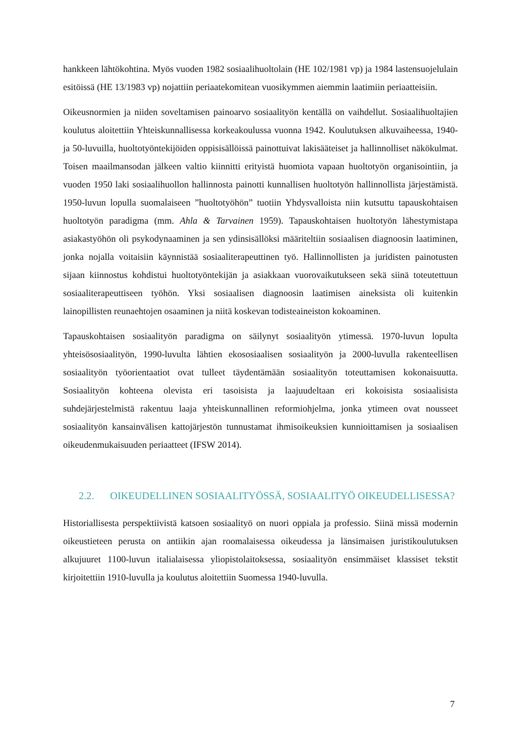hankkeen lähtökohtina. Myös vuoden 1982 sosiaalihuoltolain (HE 102/1981 vp) ja 1984 lastensuojelulain esitöissä (HE 13/1983 vp) nojattiin periaatekomitean vuosikymmen aiemmin laatimiin periaatteisiin.
Oikeusnormien ja niiden soveltamisen painoarvo sosiaalityön kentällä on vaihdellut. Sosiaalihuoltajien koulutus aloitettiin Yhteiskunnallisessa korkeakoulussa vuonna 1942. Koulutuksen alkuvaiheessa, 1940- ja 50-luvuilla, huoltotyöntekijöiden oppisisällöissä painottuivat lakisääteiset ja hallinnolliset näkökulmat. Toisen maailmansodan jälkeen valtio kiinnitti erityistä huomiota vapaan huoltotyön organisointiin, ja vuoden 1950 laki sosiaalihuollon hallinnosta painotti kunnallisen huoltotyön hallinnollista järjestämistä. 1950-luvun lopulla suomalaiseen ”huoltotyöhön” tuotiin Yhdysvalloista niin kutsuttu tapauskohtaisen huoltotyön paradigma (mm. Ahla & Tarvainen 1959). Tapauskohtaisen huoltotyön lähestymistapa asiakastyöhön oli psykodynaaminen ja sen ydinsisällöksi määriteltiin sosiaalisen diagnoosin laatiminen, jonka nojalla voitaisiin käynnistää sosiaaliterapeuttinen työ. Hallinnollisten ja juridisten painotusten sijaan kiinnostus kohdistui huoltotyöntekijän ja asiakkaan vuorovaikutukseen sekä siinä toteutettuun sosiaaliterapeuttiseen työhön. Yksi sosiaalisen diagnoosin laatimisen aineksista oli kuitenkin lainopillisten reunaehtojen osaaminen ja niitä koskevan todisteaineiston kokoaminen.
Tapauskohtaisen sosiaalityön paradigma on säilynyt sosiaalityön ytimessä. 1970-luvun lopulta yhteisösosiaalityön, 1990-luvulta lähtien ekososiaalisen sosiaalityön ja 2000-luvulla rakenteellisen sosiaalityön työorientaatiot ovat tulleet täydentämään sosiaalityön toteuttamisen kokonaisuutta. Sosiaalityön kohteena olevista eri tasoisista ja laajuudeltaan eri kokoisista sosiaalisista suhdejärjestelmistä rakentuu laaja yhteiskunnallinen reformiohjelma, jonka ytimeen ovat nousseet sosiaalityön kansainvälisen kattojärjestön tunnustamat ihmisoikeuksien kunnioittamisen ja sosiaalisen oikeudenmukaisuuden periaatteet (IFSW 2014).
2.2. OIKEUDELLINEN SOSIAALITYÖSSÄ, SOSIAALITYÖ OIKEUDELLISESSA?
Historiallisesta perspektiivistä katsoen sosiaalityö on nuori oppiala ja professio. Siinä missä modernin oikeustieteen perusta on antiikin ajan roomalaisessa oikeudessa ja länsimaisen juristikoulutuksen alkujuuret 1100-luvun italialaisessa yliopistolaitoksessa, sosiaalityön ensimmäiset klassiset tekstit kirjoitettiin 1910-luvulla ja koulutus aloitettiin Suomessa 1940-luvulla.
7